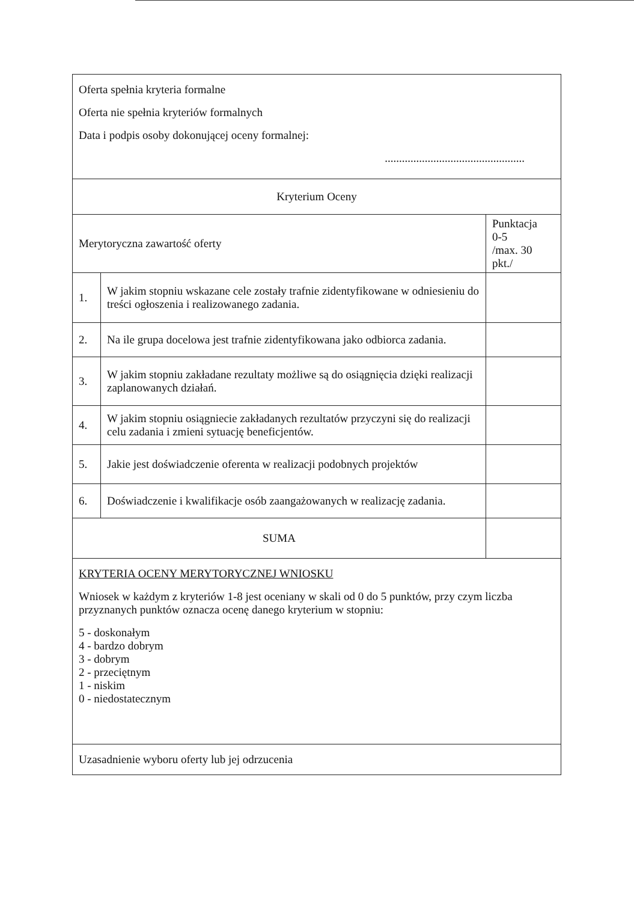| Oferta spełnia kryteria formalne Oferta nie spełnia kryteriów formalnych Data i podpis osoby dokonującej oceny formalnej: ................................................. | | |
| Kryterium Oceny | | |
| Merytoryczna zawartość oferty | | Punktacja 0-5 /max. 30 pkt./ |
| 1. | W jakim stopniu wskazane cele zostały trafnie zidentyfikowane w odniesieniu do treści ogłoszenia i realizowanego zadania. | |
| 2. | Na ile grupa docelowa jest trafnie zidentyfikowana jako odbiorca zadania. | |
| 3. | W jakim stopniu zakładane rezultaty możliwe są do osiągnięcia dzięki realizacji zaplanowanych działań. | |
| 4. | W jakim stopniu osiągniecie zakładanych rezultatów przyczyni się do realizacji celu zadania i zmieni sytuację beneficjentów. | |
| 5. | Jakie jest doświadczenie oferenta w realizacji podobnych projektów | |
| 6. | Doświadczenie i kwalifikacje osób zaangażowanych w realizację zadania. | |
| SUMA | | |
| KRYTERIA OCENY MERYTORYCZNEJ WNIOSKU Wniosek w każdym z kryteriów 1-8 jest oceniany w skali od 0 do 5 punktów, przy czym liczba przyznanych punktów oznacza ocenę danego kryterium w stopniu: 5 - doskonałym 4 - bardzo dobrym 3 - dobrym 2 - przeciętnym 1 - niskim 0 - niedostatecznym | | |
| Uzasadnienie wyboru oferty lub jej odrzucenia | | |